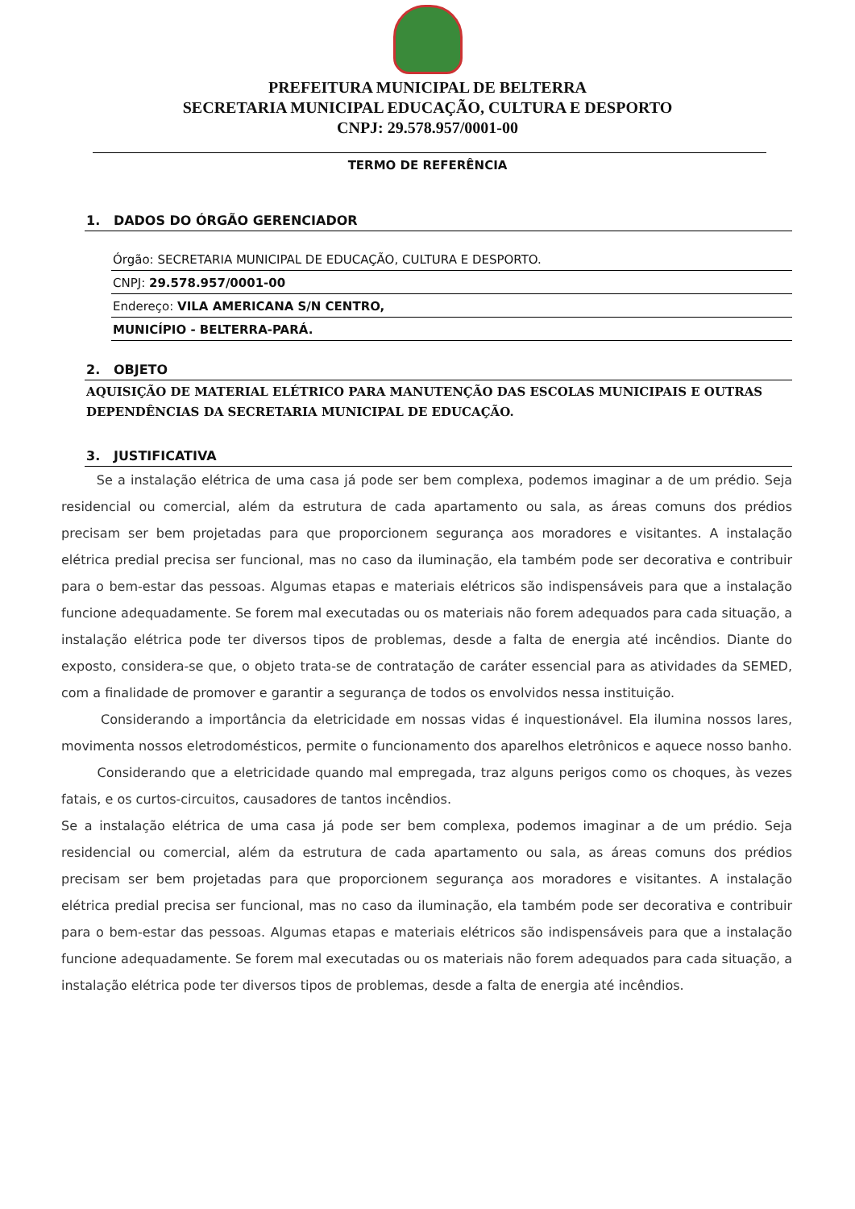PREFEITURA MUNICIPAL DE BELTERRA
SECRETARIA MUNICIPAL EDUCAÇÃO, CULTURA E DESPORTO
CNPJ: 29.578.957/0001-00
TERMO DE REFERÊNCIA
1. DADOS DO ÓRGÃO GERENCIADOR
Órgão: SECRETARIA MUNICIPAL DE EDUCAÇÃO, CULTURA E DESPORTO.
CNPJ: 29.578.957/0001-00
Endereço: VILA AMERICANA S/N CENTRO,
MUNICÍPIO - BELTERRA-PARÁ.
2. OBJETO
AQUISIÇÃO DE MATERIAL ELÉTRICO PARA MANUTENÇÃO DAS ESCOLAS MUNICIPAIS E OUTRAS DEPENDÊNCIAS DA SECRETARIA MUNICIPAL DE EDUCAÇÃO.
3. JUSTIFICATIVA
Se a instalação elétrica de uma casa já pode ser bem complexa, podemos imaginar a de um prédio. Seja residencial ou comercial, além da estrutura de cada apartamento ou sala, as áreas comuns dos prédios precisam ser bem projetadas para que proporcionem segurança aos moradores e visitantes. A instalação elétrica predial precisa ser funcional, mas no caso da iluminação, ela também pode ser decorativa e contribuir para o bem-estar das pessoas. Algumas etapas e materiais elétricos são indispensáveis para que a instalação funcione adequadamente. Se forem mal executadas ou os materiais não forem adequados para cada situação, a instalação elétrica pode ter diversos tipos de problemas, desde a falta de energia até incêndios. Diante do exposto, considera-se que, o objeto trata-se de contratação de caráter essencial para as atividades da SEMED, com a finalidade de promover e garantir a segurança de todos os envolvidos nessa instituição.
Considerando a importância da eletricidade em nossas vidas é inquestionável. Ela ilumina nossos lares, movimenta nossos eletrodomésticos, permite o funcionamento dos aparelhos eletrônicos e aquece nosso banho.
Considerando que a eletricidade quando mal empregada, traz alguns perigos como os choques, às vezes fatais, e os curtos-circuitos, causadores de tantos incêndios.
Se a instalação elétrica de uma casa já pode ser bem complexa, podemos imaginar a de um prédio. Seja residencial ou comercial, além da estrutura de cada apartamento ou sala, as áreas comuns dos prédios precisam ser bem projetadas para que proporcionem segurança aos moradores e visitantes. A instalação elétrica predial precisa ser funcional, mas no caso da iluminação, ela também pode ser decorativa e contribuir para o bem-estar das pessoas. Algumas etapas e materiais elétricos são indispensáveis para que a instalação funcione adequadamente. Se forem mal executadas ou os materiais não forem adequados para cada situação, a instalação elétrica pode ter diversos tipos de problemas, desde a falta de energia até incêndios.